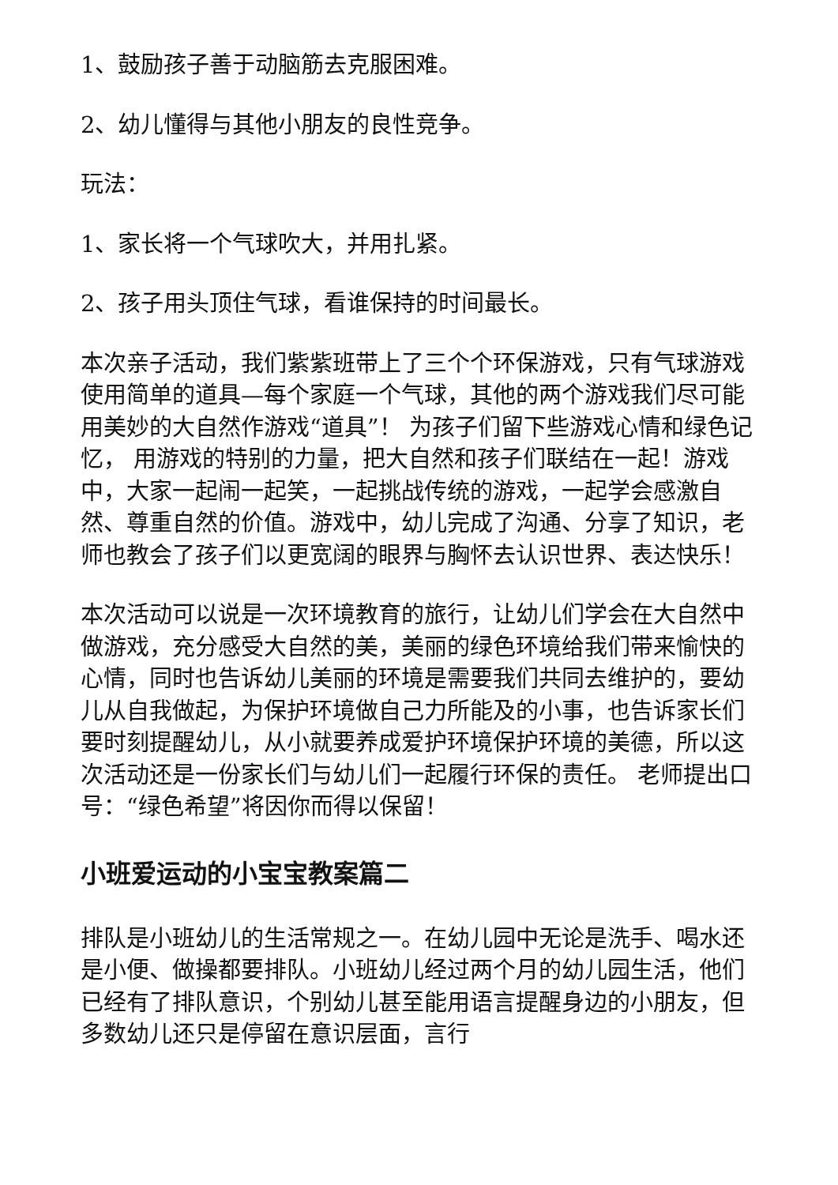1、鼓励孩子善于动脑筋去克服困难。
2、幼儿懂得与其他小朋友的良性竞争。
玩法：
1、家长将一个气球吹大，并用扎紧。
2、孩子用头顶住气球，看谁保持的时间最长。
本次亲子活动，我们紫紫班带上了三个个环保游戏，只有气球游戏使用简单的道具—每个家庭一个气球，其他的两个游戏我们尽可能用美妙的大自然作游戏“道具”！ 为孩子们留下些游戏心情和绿色记忆， 用游戏的特别的力量，把大自然和孩子们联结在一起！游戏中，大家一起闹一起笑，一起挑战传统的游戏，一起学会感激自然、尊重自然的价值。游戏中，幼儿完成了沟通、分享了知识，老师也教会了孩子们以更宽阔的眼界与胸怀去认识世界、表达快乐！
本次活动可以说是一次环境教育的旅行，让幼儿们学会在大自然中做游戏，充分感受大自然的美，美丽的绿色环境给我们带来愉快的心情，同时也告诉幼儿美丽的环境是需要我们共同去维护的，要幼儿从自我做起，为保护环境做自己力所能及的小事，也告诉家长们要时刻提醒幼儿，从小就要养成爱护环境保护环境的美德，所以这次活动还是一份家长们与幼儿们一起履行环保的责任。 老师提出口号：“绿色希望”将因你而得以保留！
小班爱运动的小宝宝教案篇二
排队是小班幼儿的生活常规之一。在幼儿园中无论是洗手、喝水还是小便、做操都要排队。小班幼儿经过两个月的幼儿园生活，他们已经有了排队意识，个别幼儿甚至能用语言提醒身边的小朋友，但多数幼儿还只是停留在意识层面，言行